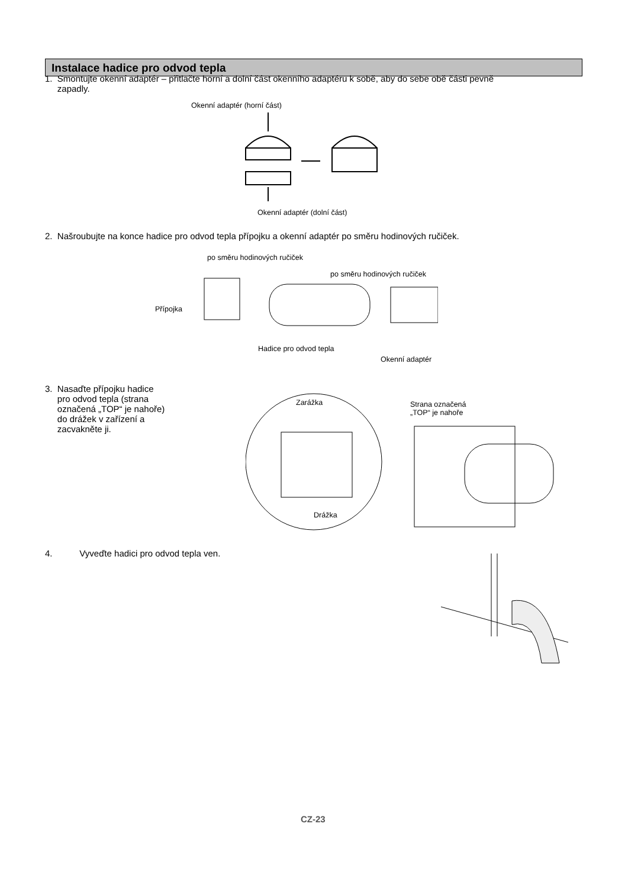Instalace hadice pro odvod tepla
1. Smontujte okenní adaptér – přitlačte horní a dolní část okenního adaptéru k sobě, aby do sebe obě části pevně
zapadly.
Okenní adaptér (horní část)
Okenní adaptér (dolní část)
2. Našroubujte na konce hadice pro odvod tepla přípojku a okenní adaptér po směru hodinových ručiček.
po směru hodinových ručiček
po směru hodinových ručiček
Přípojka
Hadice pro odvod tepla
Okenní adaptér
3. Nasaďte přípojku hadice
pro odvod tepla (strana
označená „TOP“ je nahoře)
do drážek v zařízení a
zacvakněte ji.
Zarážka
Strana označená
„TOP“ je nahoře
Drážka
4. Vyveďte hadici pro odvod tepla ven.
CZ-23